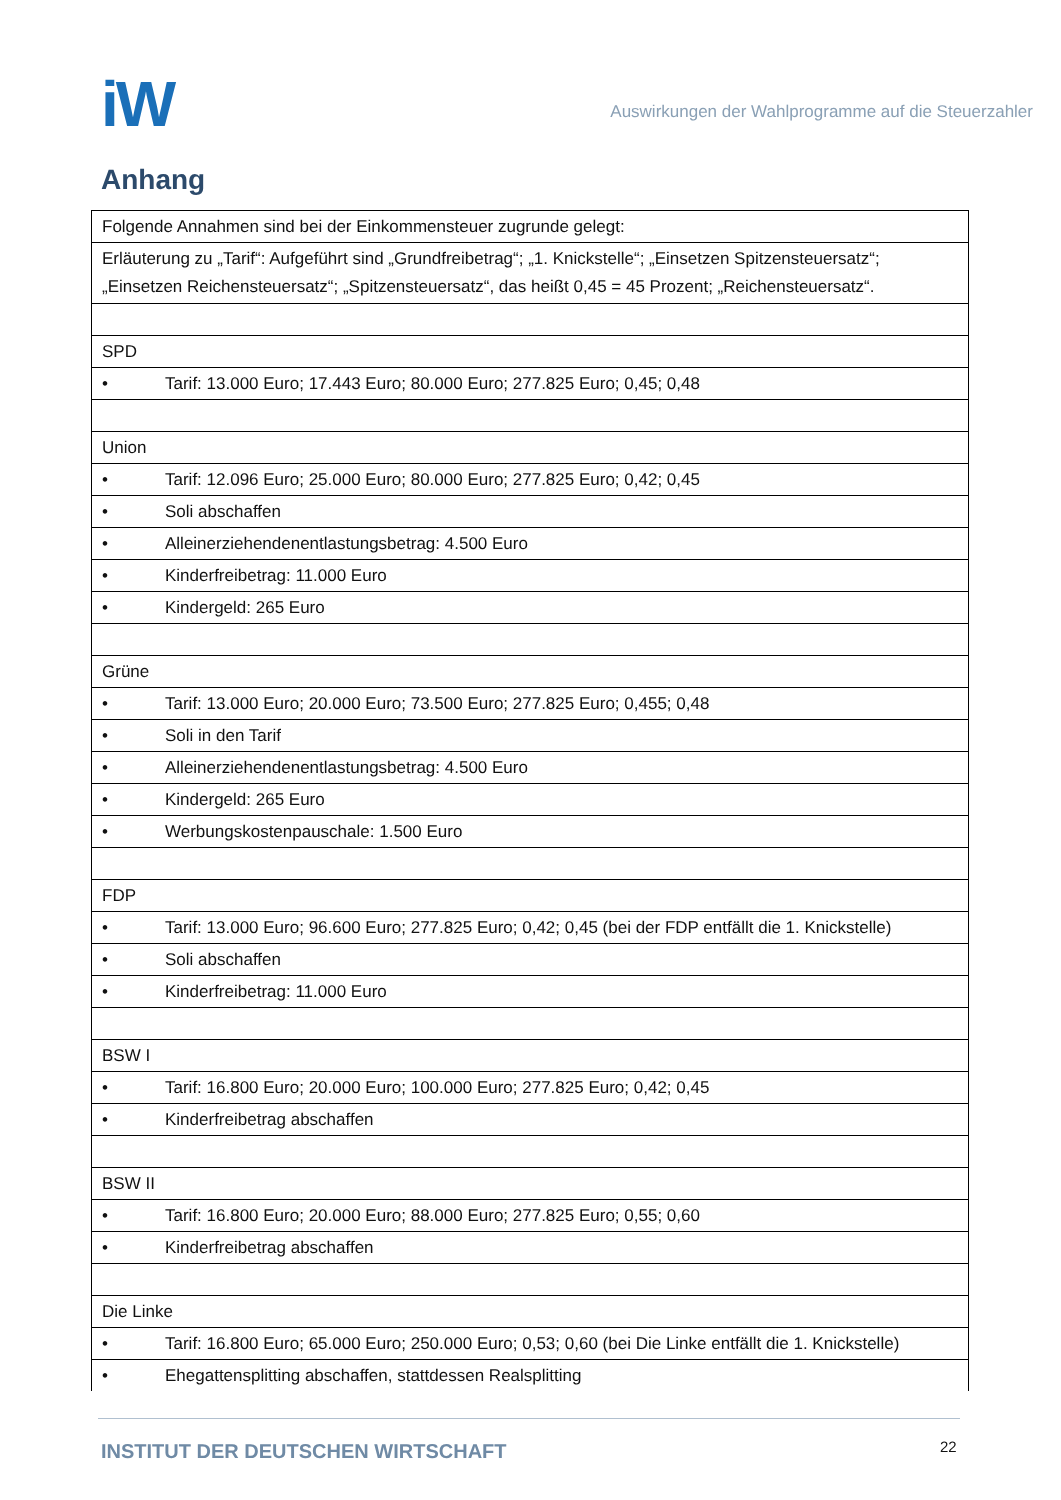iW
Auswirkungen der Wahlprogramme auf die Steuerzahler
Anhang
| Folgende Annahmen sind bei der Einkommensteuer zugrunde gelegt: |
| Erläuterung zu „Tarif“: Aufgeführt sind „Grundfreibetrag“; „1. Knickstelle“; „Einsetzen Spitzensteuersatz“; „Einsetzen Reichensteuersatz“; „Spitzensteuersatz“, das heißt 0,45 = 45 Prozent; „Reichensteuersatz“. |
| SPD |
| • Tarif: 13.000 Euro; 17.443 Euro; 80.000 Euro; 277.825 Euro; 0,45; 0,48 |
| Union |
| • Tarif: 12.096 Euro; 25.000 Euro; 80.000 Euro; 277.825 Euro; 0,42; 0,45 |
| • Soli abschaffen |
| • Alleinerziehendenentlastungsbetrag: 4.500 Euro |
| • Kinderfreibetrag: 11.000 Euro |
| • Kindergeld: 265 Euro |
| Grüne |
| • Tarif: 13.000 Euro; 20.000 Euro; 73.500 Euro; 277.825 Euro; 0,455; 0,48 |
| • Soli in den Tarif |
| • Alleinerziehendenentlastungsbetrag: 4.500 Euro |
| • Kindergeld: 265 Euro |
| • Werbungskostenpauschale: 1.500 Euro |
| FDP |
| • Tarif: 13.000 Euro; 96.600 Euro; 277.825 Euro; 0,42; 0,45 (bei der FDP entfällt die 1. Knickstelle) |
| • Soli abschaffen |
| • Kinderfreibetrag: 11.000 Euro |
| BSW I |
| • Tarif: 16.800 Euro; 20.000 Euro; 100.000 Euro; 277.825 Euro; 0,42; 0,45 |
| • Kinderfreibetrag abschaffen |
| BSW II |
| • Tarif: 16.800 Euro; 20.000 Euro; 88.000 Euro; 277.825 Euro; 0,55; 0,60 |
| • Kinderfreibetrag abschaffen |
| Die Linke |
| • Tarif: 16.800 Euro; 65.000 Euro; 250.000 Euro; 0,53; 0,60 (bei Die Linke entfällt die 1. Knickstelle) |
| • Ehegattensplitting abschaffen, stattdessen Realsplitting |
INSTITUT DER DEUTSCHEN WIRTSCHAFT
22